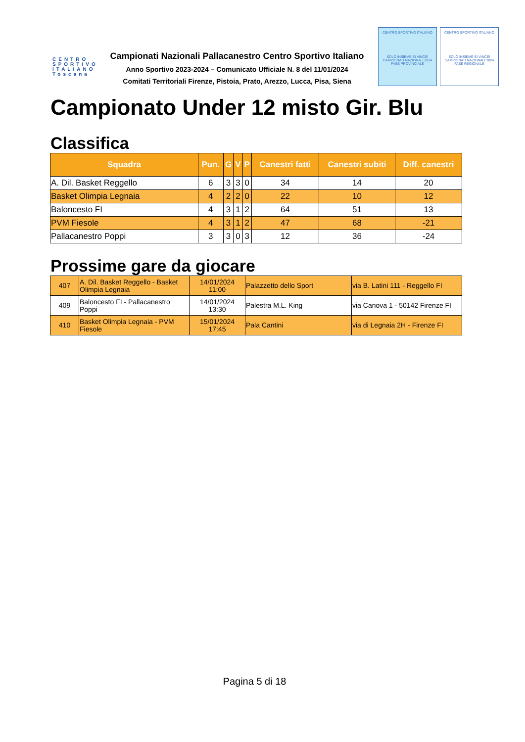CENTRO SPORTIVO ITALIANO Toscana
Campionati Nazionali Pallacanestro Centro Sportivo Italiano
Anno Sportivo 2023-2024 – Comunicato Ufficiale N. 8 del 11/01/2024
Comitati Territoriali Firenze, Pistoia, Prato, Arezzo, Lucca, Pisa, Siena
CENTRO SPORTIVO ITALIANO
SOLO INSIEME SI VINCE!
CAMPIONATI NAZIONALI 2024
FASE PROVINCIALE
CENTRO SPORTIVO ITALIANO
SOLO INSIEME SI VINCE!
CAMPIONATI NAZIONALI 2024
FASE REGIONALE
Campionato Under 12 misto Gir. Blu
Classifica
| Squadra | Pun. | G | V | P | Canestri fatti | Canestri subiti | Diff. canestri |
| --- | --- | --- | --- | --- | --- | --- | --- |
| A. Dil. Basket Reggello | 6 | 3 | 3 | 0 | 34 | 14 | 20 |
| Basket Olimpia Legnaia | 4 | 2 | 2 | 0 | 22 | 10 | 12 |
| Baloncesto FI | 4 | 3 | 1 | 2 | 64 | 51 | 13 |
| PVM Fiesole | 4 | 3 | 1 | 2 | 47 | 68 | -21 |
| Pallacanestro Poppi | 3 | 3 | 0 | 3 | 12 | 36 | -24 |
Prossime gare da giocare
| 407 | A. Dil. Basket Reggello - Basket Olimpia Legnaia | 14/01/2024 11:00 | Palazzetto dello Sport | via B. Latini 111 - Reggello FI |
| 409 | Baloncesto FI - Pallacanestro Poppi | 14/01/2024 13:30 | Palestra M.L. King | via Canova 1 - 50142 Firenze FI |
| 410 | Basket Olimpia Legnaia - PVM Fiesole | 15/01/2024 17:45 | Pala Cantini | via di Legnaia 2H - Firenze FI |
Pagina 5 di 18